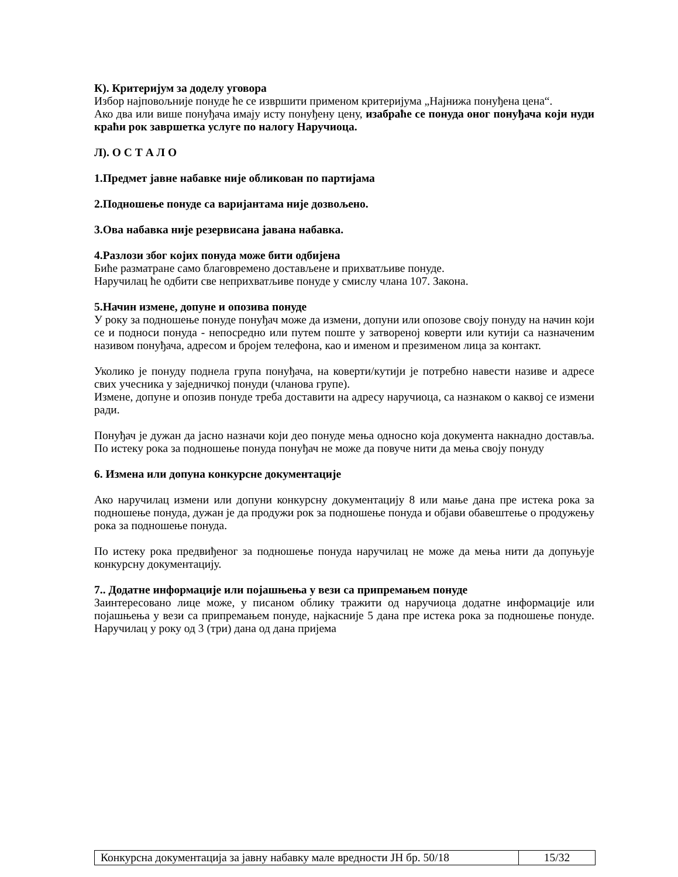К). Критеријум за доделу уговора
Избор најповољније понуде ће се извршити применом критеријума „Најнижа понуђена цена“.
Ако два или више понуђача имају исту понуђену цену, изабраће се понуда оног понуђача који нуди краћи рок завршетка услуге по налогу Наручиоца.
Л). О С Т А Л О
1.Предмет јавне набавке није обликован по партијама
2.Подношење понуде са варијантама није дозвољено.
3.Ова набавка није резервисана јавана набавка.
4.Разлози због којих понуда може бити одбијена
Биће разматране само благовремено достављене и прихватљиве понуде.
Наручилац ће одбити све неприхватљиве понуде у смислу члана 107. Закона.
5.Начин измене, допуне и опозива понуде
У року за подношење понуде понуђач може да измени, допуни или опозове своју понуду на начин који се и подноси понуда - непосредно или путем поште у затвореној коверти или кутији са назначеним називом понуђача, адресом и бројем телефона, као и именом и презименом лица за контакт.
Уколико је понуду поднела група понуђача, на коверти/кутији је потребно навести називе и адресе свих учесника у заједничкој понуди (чланова групе).
Измене, допуне и опозив понуде треба доставити на адресу наручиоца, са назнаком о каквој се измени ради.
Понуђач је дужан да јасно назначи који део понуде мења односно која документа накнадно доставља. По истеку рока за подношење понуда понуђач не може да повуче нити да мења своју понуду
6. Измена или допуна конкурсне документације
Ако наручилац измени или допуни конкурсну документацију 8 или мање дана пре истека рока за подношење понуда, дужан је да продужи рок за подношење понуда и објави обавештење о продужењу рока за подношење понуда.
По истеку рока предвиђеног за подношење понуда наручилац не може да мења нити да допуњује конкурсну документацију.
7.. Додатне информације или појашњења у вези са припремањем понуде
Заинтересовано лице може, у писаном облику тражити од наручиоца додатне информације или појашњења у вези са припремањем понуде, најкасније 5 дана пре истека рока за подношење понуде. Наручилац у року од 3 (три) дана од дана пријема
| Конкурсна документација за јавну набавку мале вредности ЈН бр. 50/18 | 15/32 |